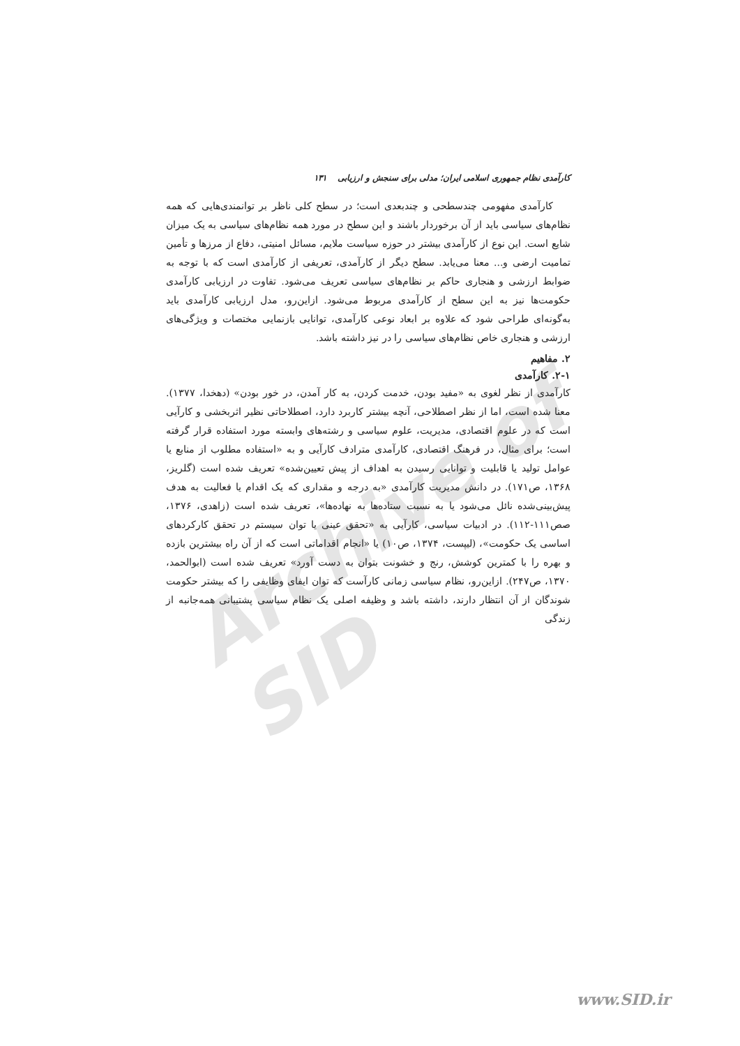Archive of SID
کارآمدی نظام جمهوری اسلامی ایران؛ مدلی برای سنجش و ارزیابی ۱۳۱
کارآمدی مفهومی چندسطحی و چندبعدی است؛ در سطح کلی ناظر بر توانمندی‌هایی که همه نظام‌های سیاسی باید از آن برخوردار باشند و این سطح در مورد همه نظام‌های سیاسی به یک میزان شایع است. این نوع از کارآمدی بیشتر در حوزه سیاست ملایم، مسائل امنیتی، دفاع از مرزها و تأمین تمامیت ارضی و... معنا می‌یابد. سطح دیگر از کارآمدی، تعریفی از کارآمدی است که با توجه به ضوابط ارزشی و هنجاری حاکم بر نظام‌های سیاسی تعریف می‌شود. تفاوت در ارزیابی کارآمدی حکومت‌ها نیز به این سطح از کارآمدی مربوط می‌شود. ازاین‌رو، مدل ارزیابی کارآمدی باید به‌گونه‌ای طراحی شود که علاوه بر ابعاد نوعی کارآمدی، توانایی بازنمایی مختصات و ویژگی‌های ارزشی و هنجاری خاص نظام‌های سیاسی را در نیز داشته باشد.
۲. مفاهیم
۲-۱. کارآمدی
کارآمدی از نظر لغوی به «مفید بودن، خدمت کردن، به کار آمدن، در خور بودن» (دهخدا، ۱۳۷۷). معنا شده است، اما از نظر اصطلاحی، آنچه بیشتر کاربرد دارد، اصطلاحاتی نظیر اثربخشی و کارآیی است که در علوم اقتصادی، مدیریت، علوم سیاسی و رشته‌های وابسته مورد استفاده قرار گرفته است؛ برای مثال، در فرهنگ اقتصادی، کارآمدی مترادف کارآیی و به «استفاده مطلوب از منابع یا عوامل تولید یا قابلیت و توانایی رسیدن به اهداف از پیش تعیین‌شده» تعریف شده است (گلریز، ۱۳۶۸، ص۱۷۱). در دانش مدیریت کارآمدی «به درجه و مقداری که یک اقدام یا فعالیت به هدف پیش‌بینی‌شده نائل می‌شود یا به نسبت ستاده‌ها به نهاده‌ها»، تعریف شده است (زاهدی، ۱۳۷۶، صص۱۱۱-۱۱۲). در ادبیات سیاسی، کارآیی به «تحقق عینی یا توان سیستم در تحقق کارکردهای اساسی یک حکومت»، (لیپست، ۱۳۷۴، ص۱۰) یا «انجام اقداماتی است که از آن راه بیشترین بازده و بهره را با کمترین کوشش، رنج و خشونت بتوان به دست آورد» تعریف شده است (ابوالحمد، ۱۳۷۰، ص۲۴۷). ازاین‌رو، نظام سیاسی زمانی کارآست که توان ایفای وظایفی را که بیشتر حکومت شوندگان از آن انتظار دارند، داشته باشد و وظیفه اصلی یک نظام سیاسی پشتیبانی همه‌جانبه از زندگی
www.SID.ir